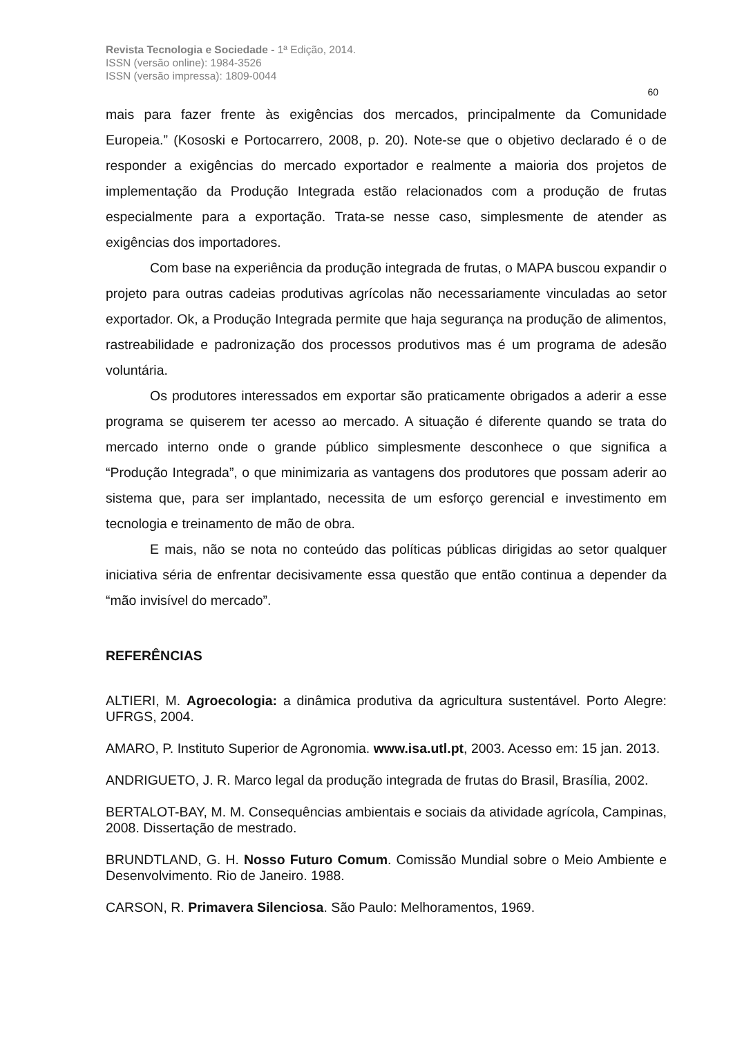Revista Tecnologia e Sociedade - 1ª Edição, 2014.
ISSN (versão online): 1984-3526
ISSN (versão impressa): 1809-0044
60
mais para fazer frente às exigências dos mercados, principalmente da Comunidade Europeia.” (Kososki e Portocarrero, 2008, p. 20). Note-se que o objetivo declarado é o de responder a exigências do mercado exportador e realmente a maioria dos projetos de implementação da Produção Integrada estão relacionados com a produção de frutas especialmente para a exportação. Trata-se nesse caso, simplesmente de atender as exigências dos importadores.
Com base na experiência da produção integrada de frutas, o MAPA buscou expandir o projeto para outras cadeias produtivas agrícolas não necessariamente vinculadas ao setor exportador. Ok, a Produção Integrada permite que haja segurança na produção de alimentos, rastreabilidade e padronização dos processos produtivos mas é um programa de adesão voluntária.
Os produtores interessados em exportar são praticamente obrigados a aderir a esse programa se quiserem ter acesso ao mercado. A situação é diferente quando se trata do mercado interno onde o grande público simplesmente desconhece o que significa a “Produção Integrada”, o que minimizaria as vantagens dos produtores que possam aderir ao sistema que, para ser implantado, necessita de um esforço gerencial e investimento em tecnologia e treinamento de mão de obra.
E mais, não se nota no conteúdo das políticas públicas dirigidas ao setor qualquer iniciativa séria de enfrentar decisivamente essa questão que então continua a depender da “mão invisível do mercado”.
REFERÊNCIAS
ALTIERI, M. Agroecologia: a dinâmica produtiva da agricultura sustentável. Porto Alegre: UFRGS, 2004.
AMARO, P. Instituto Superior de Agronomia. www.isa.utl.pt, 2003. Acesso em: 15 jan. 2013.
ANDRIGUETO, J. R. Marco legal da produção integrada de frutas do Brasil, Brasília, 2002.
BERTALOT-BAY, M. M. Consequências ambientais e sociais da atividade agrícola, Campinas, 2008. Dissertação de mestrado.
BRUNDTLAND, G. H. Nosso Futuro Comum. Comissão Mundial sobre o Meio Ambiente e Desenvolvimento. Rio de Janeiro. 1988.
CARSON, R. Primavera Silenciosa. São Paulo: Melhoramentos, 1969.